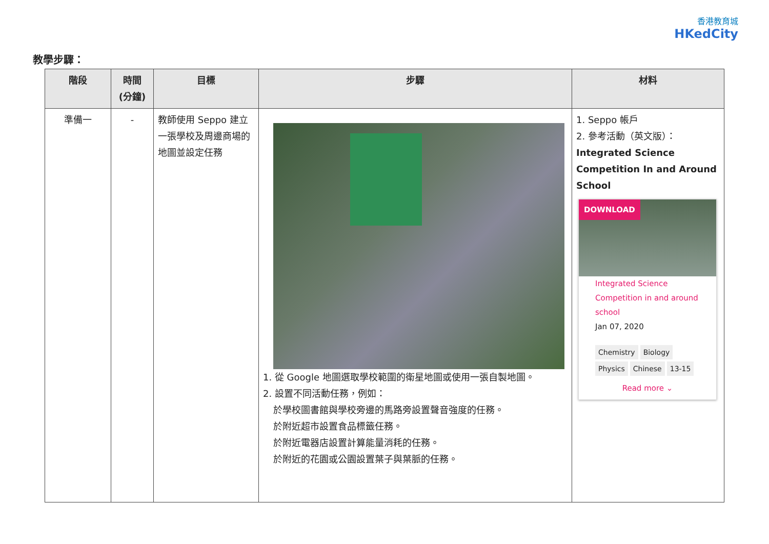香港教育城
HKedCity
教學步驟：
| 階段 | 時間 (分鐘) | 目標 | 步驟 | 材料 |
| --- | --- | --- | --- | --- |
| 準備一 | - | 教師使用 Seppo 建立一張學校及周邊商場的地圖並設定任務 | 1. 從 Google 地圖選取學校範圍的衛星地圖或使用一張自製地圖。 2. 設置不同活動任務，例如： 於學校圖書館與學校旁邊的馬路旁設置聲音強度的任務。 於附近超市設置食品標籤任務。 於附近電器店設置計算能量消耗的任務。 於附近的花園或公園設置葉子與葉脈的任務。 | 1. Seppo 帳戶 2. 參考活動（英文版）： Integrated Science Competition In and Around School DOWNLOAD Integrated Science Competition in and around school Jan 07, 2020 Chemistry Biology Physics Chinese 13-15 Read more ⌄ |